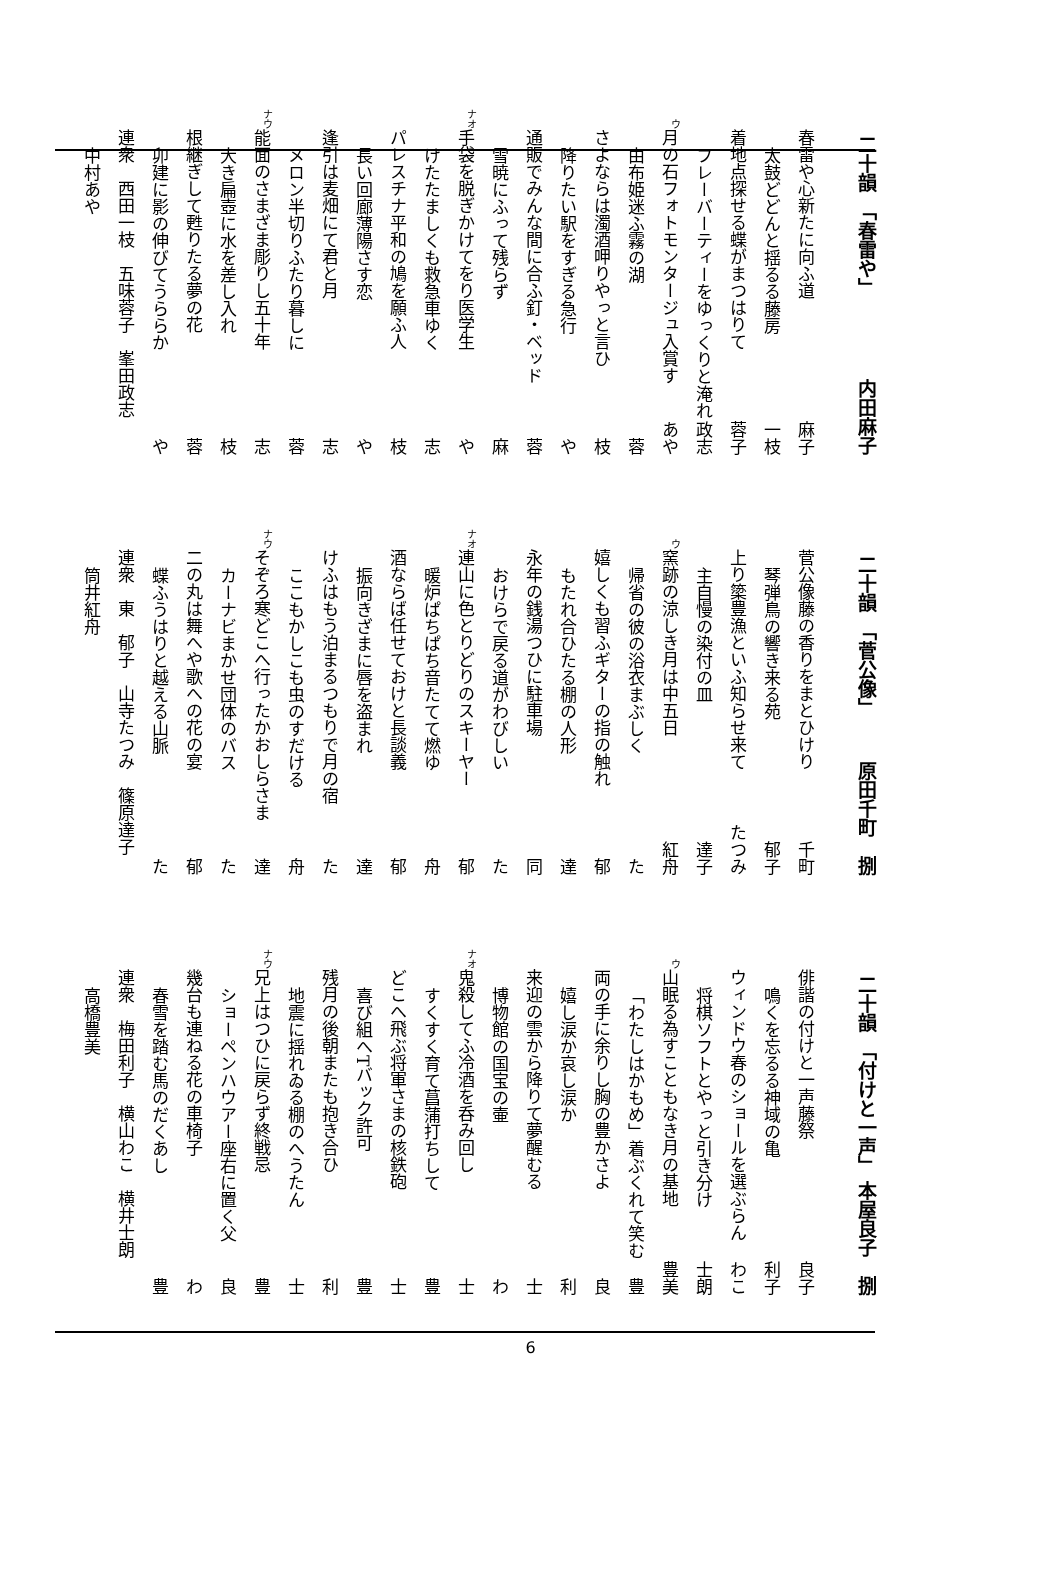二十韻　「春雷や」 内田麻子
春雷や心新たに向ふ道 麻子
太鼓どどんと揺るる藤房 一枝
着地点探せる蝶がまつはりて 蓉子
フレーバーティーをゆっくりと淹れ 政志
ウ月の石フォトモンタージュ入賞す あや
由布姫迷ふ霧の湖 蓉
さよならは濁酒呷りやっと言ひ 枝
降りたい駅をすぎる急行 や
通販でみんな間に合ふ釘・ベッド 蓉
雪暁にふって残らず 麻
ナオ 手袋を脱ぎかけてをり医学生 や
けたたましくも救急車ゆく 志
パレスチナ平和の鳩を願ふ人 枝
長い回廊薄陽さす恋 や
逢引は麦畑にて君と月 志
メロン半切りふたり暮しに 蓉
ナウ 能面のさまざま彫りし五十年 志
大き扁壺に水を差し入れ 枝
根継ぎして甦りたる夢の花 蓉
卯建に影の伸びてうららか や
連衆　西田一枝　五味蓉子　峯田政志
中村あや
二十韻　「菅公像」 原田千町　捌
菅公像藤の香りをまとひけり 千町
琴弾鳥の響き来る苑 郁子
上り簗豊漁といふ知らせ来て たつみ
主自慢の染付の皿 達子
ウ窯跡の涼しき月は中五日 紅舟
帰省の彼の浴衣まぶしく た
嬉しくも習ふギターの指の触れ 郁
もたれ合ひたる棚の人形 達
永年の銭湯つひに駐車場 同
おけらで戻る道がわびしい た
ナオ 連山に色とりどりのスキーヤー 郁
暖炉ぱちぱち音たてて燃ゆ 舟
酒ならば任せておけと長談義 郁
振向きざまに唇を盗まれ 達
けふはもう泊まるつもりで月の宿 た
ここもかしこも虫のすだける 舟
ナウ そぞろ寒どこへ行ったかおしらさま 達
カーナビまかせ団体のバス た
二の丸は舞へや歌への花の宴 郁
蝶ふうはりと越える山脈 た
連衆　東　郁子　山寺たつみ　篠原達子
筒井紅舟
二十韻　「付けと一声」 本屋良子　捌
俳諧の付けと一声藤祭 良子
鳴くを忘るる神域の亀 利子
ウィンドウ春のショールを選ぶらん わこ
将棋ソフトとやっと引き分け 士朗
ウ山眠る為すこともなき月の基地 豊美
「わたしはかもめ」着ぶくれて笑む 豊
両の手に余りし胸の豊かさよ 良
嬉し涙か哀し涙か 利
来迎の雲から降りて夢醒むる 士
博物館の国宝の壷 わ
ナオ 鬼殺してふ冷酒を呑み回し 士
すくすく育て菖蒲打ちして 豊
どこへ飛ぶ将軍さまの核鉄砲 士
喜び組へTバック許可 豊
残月の後朝またも抱き合ひ 利
地震に揺れゐる棚のへうたん 士
ナウ 兄上はつひに戻らず終戦忌 豊
ショーペンハウアー座右に置く父 良
幾台も連ねる花の車椅子 わ
春雪を踏む馬のだくあし 豊
連衆　梅田利子　横山わこ　横井士朗
高橋豊美
6